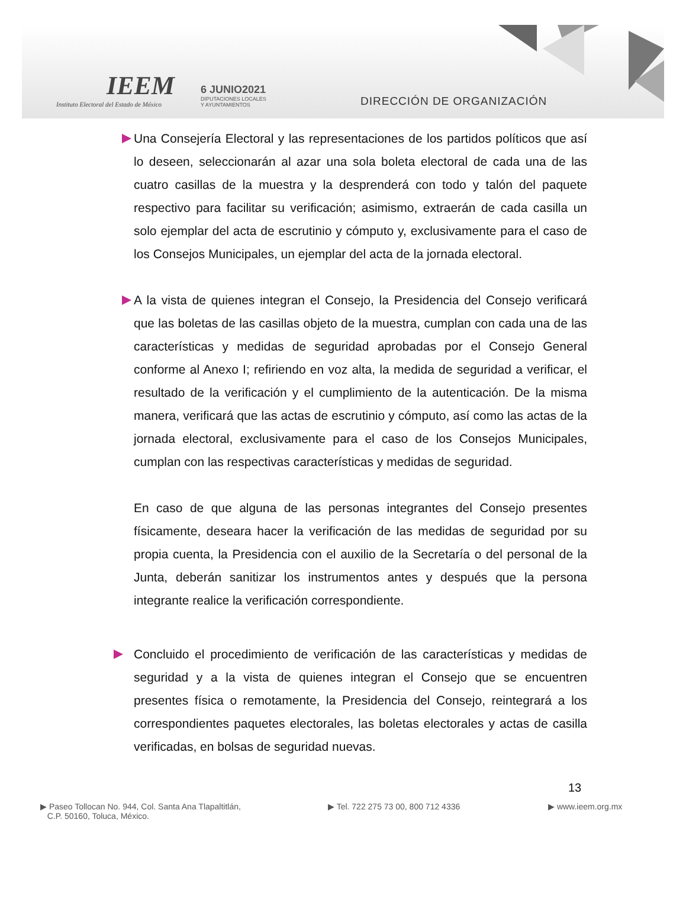IEEM
Instituto Electoral del Estado de México
6 JUNIO2021
DIPUTACIONES LOCALES
Y AYUNTAMIENTOS
DIRECCIÓN DE ORGANIZACIÓN
Una Consejería Electoral y las representaciones de los partidos políticos que así lo deseen, seleccionarán al azar una sola boleta electoral de cada una de las cuatro casillas de la muestra y la desprenderá con todo y talón del paquete respectivo para facilitar su verificación; asimismo, extraerán de cada casilla un solo ejemplar del acta de escrutinio y cómputo y, exclusivamente para el caso de los Consejos Municipales, un ejemplar del acta de la jornada electoral.
A la vista de quienes integran el Consejo, la Presidencia del Consejo verificará que las boletas de las casillas objeto de la muestra, cumplan con cada una de las características y medidas de seguridad aprobadas por el Consejo General conforme al Anexo I; refiriendo en voz alta, la medida de seguridad a verificar, el resultado de la verificación y el cumplimiento de la autenticación. De la misma manera, verificará que las actas de escrutinio y cómputo, así como las actas de la jornada electoral, exclusivamente para el caso de los Consejos Municipales, cumplan con las respectivas características y medidas de seguridad.
En caso de que alguna de las personas integrantes del Consejo presentes físicamente, deseara hacer la verificación de las medidas de seguridad por su propia cuenta, la Presidencia con el auxilio de la Secretaría o del personal de la Junta, deberán sanitizar los instrumentos antes y después que la persona integrante realice la verificación correspondiente.
Concluido el procedimiento de verificación de las características y medidas de seguridad y a la vista de quienes integran el Consejo que se encuentren presentes física o remotamente, la Presidencia del Consejo, reintegrará a los correspondientes paquetes electorales, las boletas electorales y actas de casilla verificadas, en bolsas de seguridad nuevas.
13
▶ Paseo Tollocan No. 944, Col. Santa Ana Tlapaltitlán,
C.P. 50160, Toluca, México.
▶ Tel. 722 275 73 00, 800 712 4336 ▶ www.ieem.org.mx